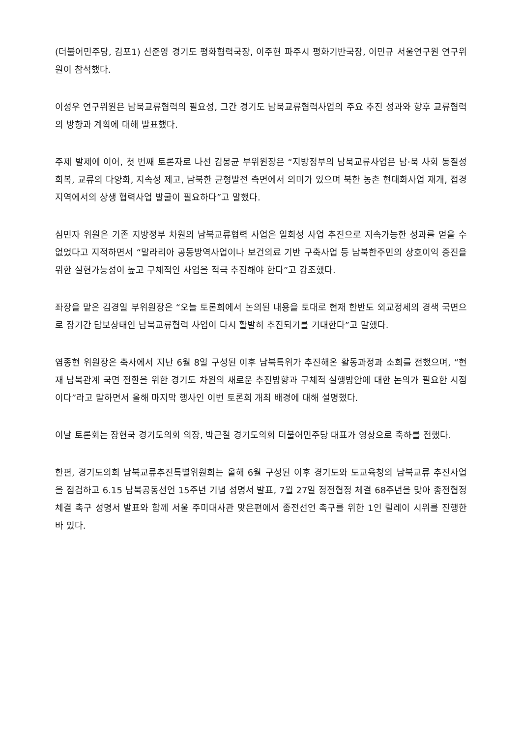(더불어민주당, 김포1) 신준영 경기도 평화협력국장, 이주현 파주시 평화기반국장, 이민규 서울연구원 연구위원이 참석했다.
이성우 연구위원은 남북교류협력의 필요성, 그간 경기도 남북교류협력사업의 주요 추진 성과와 향후 교류협력의 방향과 계획에 대해 발표했다.
주제 발제에 이어, 첫 번째 토론자로 나선 김봉균 부위원장은 “지방정부의 남북교류사업은 남·북 사회 동질성 회복, 교류의 다양화, 지속성 제고, 남북한 균형발전 측면에서 의미가 있으며 북한 농촌 현대화사업 재개, 접경지역에서의 상생 협력사업 발굴이 필요하다”고 말했다.
심민자 위원은 기존 지방정부 차원의 남북교류협력 사업은 일회성 사업 추진으로 지속가능한 성과를 얻을 수 없었다고 지적하면서 “말라리아 공동방역사업이나 보건의료 기반 구축사업 등 남북한주민의 상호이익 증진을 위한 실현가능성이 높고 구체적인 사업을 적극 추진해야 한다”고 강조했다.
좌장을 맡은 김경일 부위원장은 “오늘 토론회에서 논의된 내용을 토대로 현재 한반도 외교정세의 경색 국면으로 장기간 답보상태인 남북교류협력 사업이 다시 활발히 추진되기를 기대한다”고 말했다.
염종현 위원장은 축사에서 지난 6월 8일 구성된 이후 남북특위가 추진해온 활동과정과 소회를 전했으며, “현재 남북관계 국면 전환을 위한 경기도 차원의 새로운 추진방향과 구체적 실행방안에 대한 논의가 필요한 시점이다”라고 말하면서 올해 마지막 행사인 이번 토론회 개최 배경에 대해 설명했다.
이날 토론회는 장현국 경기도의회 의장, 박근철 경기도의회 더불어민주당 대표가 영상으로 축하를 전했다.
한편, 경기도의회 남북교류추진특별위원회는 올해 6월 구성된 이후 경기도와 도교육청의 남북교류 추진사업을 점검하고 6.15 남북공동선언 15주년 기념 성명서 발표, 7월 27일 정전협정 체결 68주년을 맞아 종전협정 체결 촉구 성명서 발표와 함께 서울 주미대사관 맞은편에서 종전선언 촉구를 위한 1인 릴레이 시위를 진행한 바 있다.